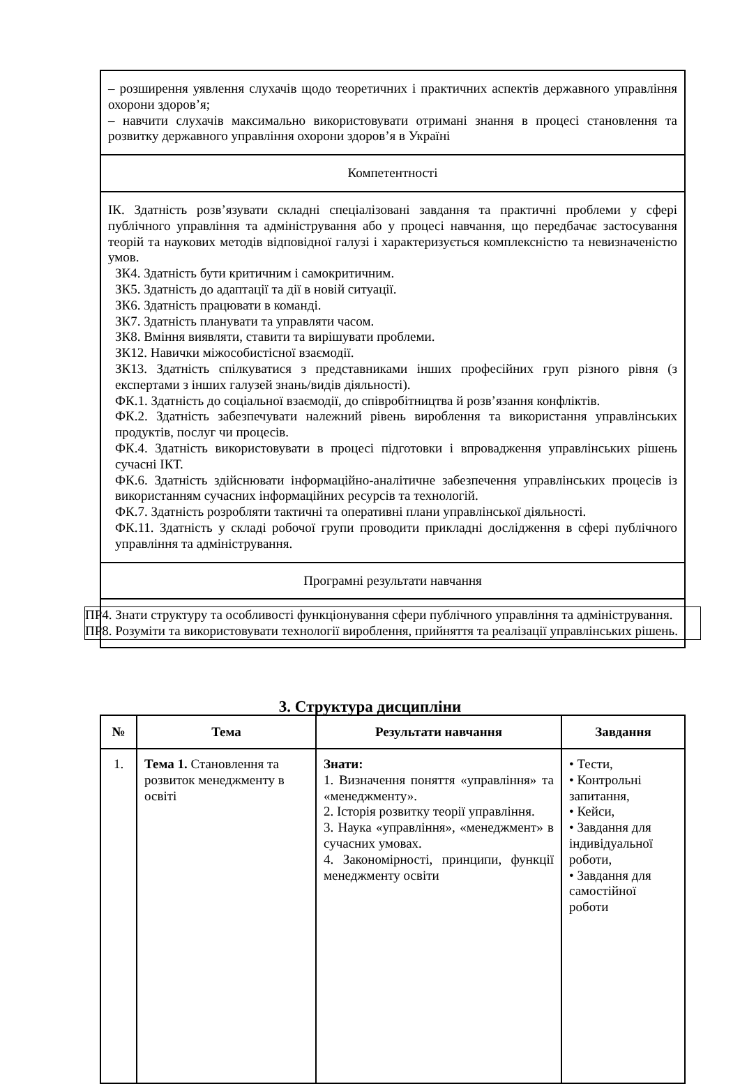| – розширення уявлення слухачів щодо теоретичних і практичних аспектів державного управління охорони здоров’я; – навчити слухачів максимально використовувати отримані знання в процесі становлення та розвитку державного управління охорони здоров’я в Україні |
| Компетентності |
| ІК. Здатність розв’язувати складні спеціалізовані завдання та практичні проблеми у сфері публічного управління та адміністрування або у процесі навчання, що передбачає застосування теорій та наукових методів відповідної галузі і характеризується комплексністю та невизначеністю умов. ЗК4. Здатність бути критичним і самокритичним. ЗК5. Здатність до адаптації та дії в новій ситуації. ЗК6. Здатність працювати в команді. ЗК7. Здатність планувати та управляти часом. ЗК8. Вміння виявляти, ставити та вирішувати проблеми. ЗК12. Навички міжособистісної взаємодії. ЗК13. Здатність спілкуватися з представниками інших професійних груп різного рівня (з експертами з інших галузей знань/видів діяльності). ФК.1. Здатність до соціальної взаємодії, до співробітництва й розв’язання конфліктів. ФК.2. Здатність забезпечувати належний рівень вироблення та використання управлінських продуктів, послуг чи процесів. ФК.4. Здатність використовувати в процесі підготовки і впровадження управлінських рішень сучасні ІКТ. ФК.6. Здатність здійснювати інформаційно-аналітичне забезпечення управлінських процесів із використанням сучасних інформаційних ресурсів та технологій. ФК.7. Здатність розробляти тактичні та оперативні плани управлінської діяльності. ФК.11. Здатність у складі робочої групи проводити прикладні дослідження в сфері публічного управління та адміністрування. |
| Програмні результати навчання |
| ПР4. Знати структуру та особливості функціонування сфери публічного управління та адміністрування. ПР8. Розуміти та використовувати технології вироблення, прийняття та реалізації управлінських рішень. |
3. Структура дисципліни
| № | Тема | Результати навчання | Завдання |
| --- | --- | --- | --- |
| 1. | Тема 1. Становлення та розвиток менеджменту в освіті | Знати: 1. Визначення поняття «управління» та «менеджменту». 2. Історія розвитку теорії управління. 3. Наука «управління», «менеджмент» в сучасних умовах. 4. Закономірності, принципи, функції менеджменту освіти | • Тести, • Контрольні запитання, • Кейси, • Завдання для індивідуальної роботи, • Завдання для самостійної роботи |